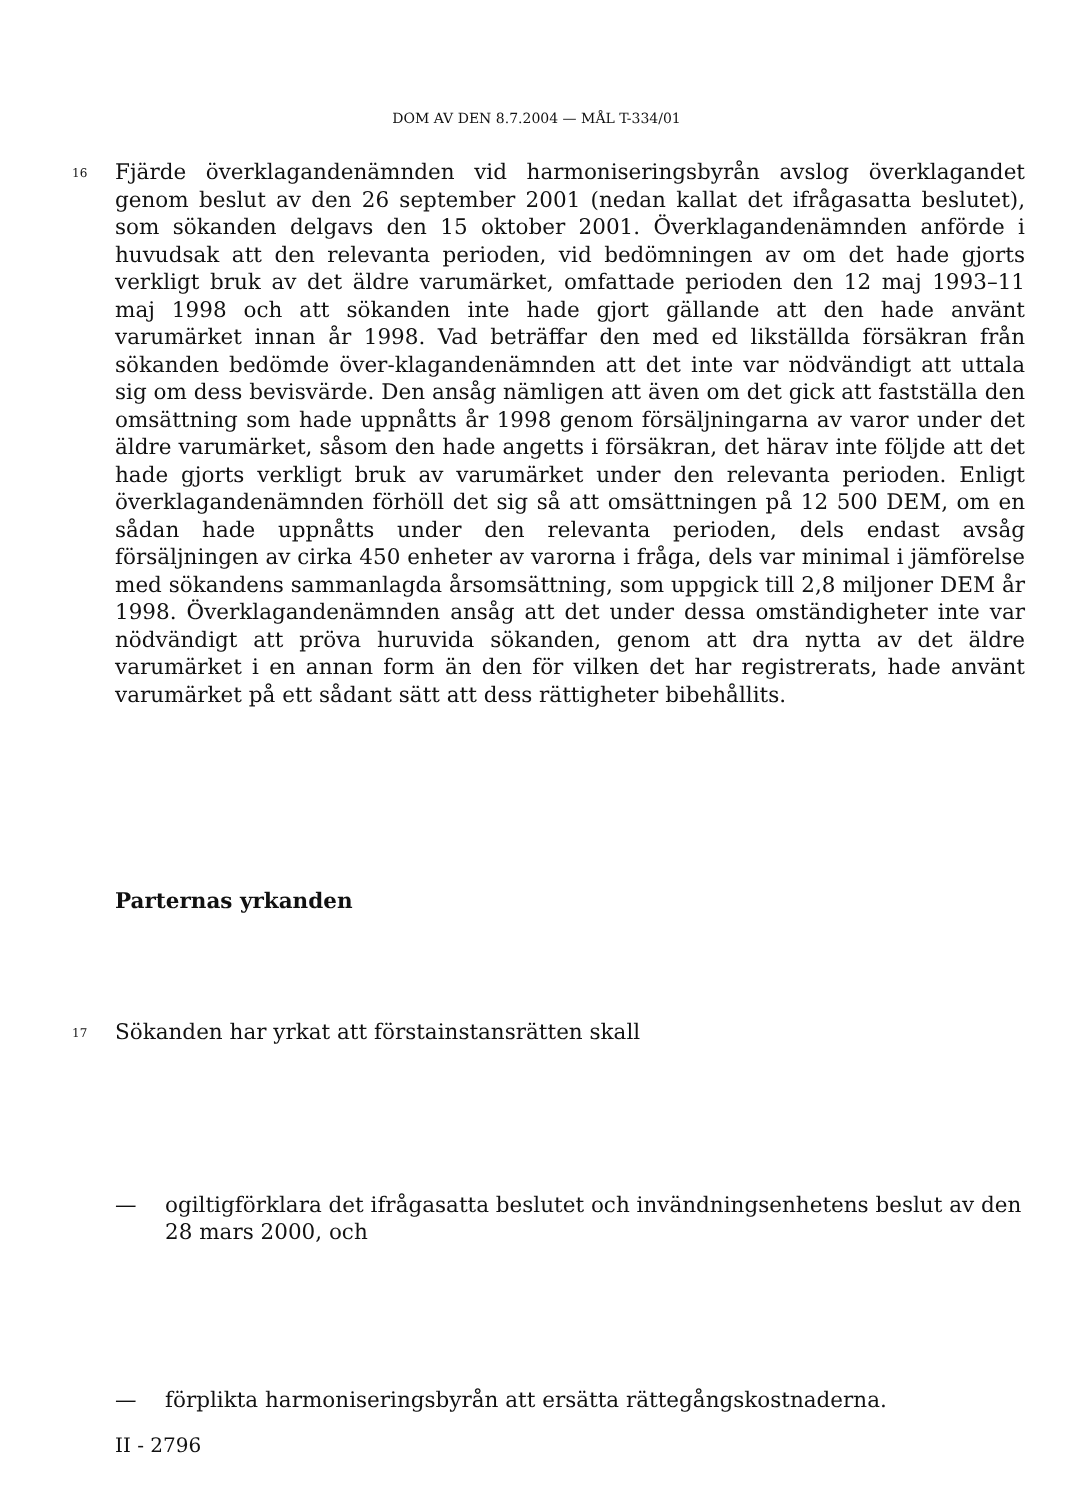DOM AV DEN 8.7.2004 — MÅL T-334/01
16
Fjärde överklagandenämnden vid harmoniseringsbyrån avslog överklagandet genom beslut av den 26 september 2001 (nedan kallat det ifrågasatta beslutet), som sökanden delgavs den 15 oktober 2001. Överklagandenämnden anförde i huvudsak att den relevanta perioden, vid bedömningen av om det hade gjorts verkligt bruk av det äldre varumärket, omfattade perioden den 12 maj 1993–11 maj 1998 och att sökanden inte hade gjort gällande att den hade använt varumärket innan år 1998. Vad beträffar den med ed likställda försäkran från sökanden bedömde över-klagandenämnden att det inte var nödvändigt att uttala sig om dess bevisvärde. Den ansåg nämligen att även om det gick att fastställa den omsättning som hade uppnåtts år 1998 genom försäljningarna av varor under det äldre varumärket, såsom den hade angetts i försäkran, det härav inte följde att det hade gjorts verkligt bruk av varumärket under den relevanta perioden. Enligt överklagandenämnden förhöll det sig så att omsättningen på 12 500 DEM, om en sådan hade uppnåtts under den relevanta perioden, dels endast avsåg försäljningen av cirka 450 enheter av varorna i fråga, dels var minimal i jämförelse med sökandens sammanlagda årsomsättning, som uppgick till 2,8 miljoner DEM år 1998. Överklagandenämnden ansåg att det under dessa omständigheter inte var nödvändigt att pröva huruvida sökanden, genom att dra nytta av det äldre varumärket i en annan form än den för vilken det har registrerats, hade använt varumärket på ett sådant sätt att dess rättigheter bibehållits.
Parternas yrkanden
17
Sökanden har yrkat att förstainstansrätten skall
— ogiltigförklara det ifrågasatta beslutet och invändningsenhetens beslut av den 28 mars 2000, och
— förplikta harmoniseringsbyrån att ersätta rättegångskostnaderna.
II - 2796